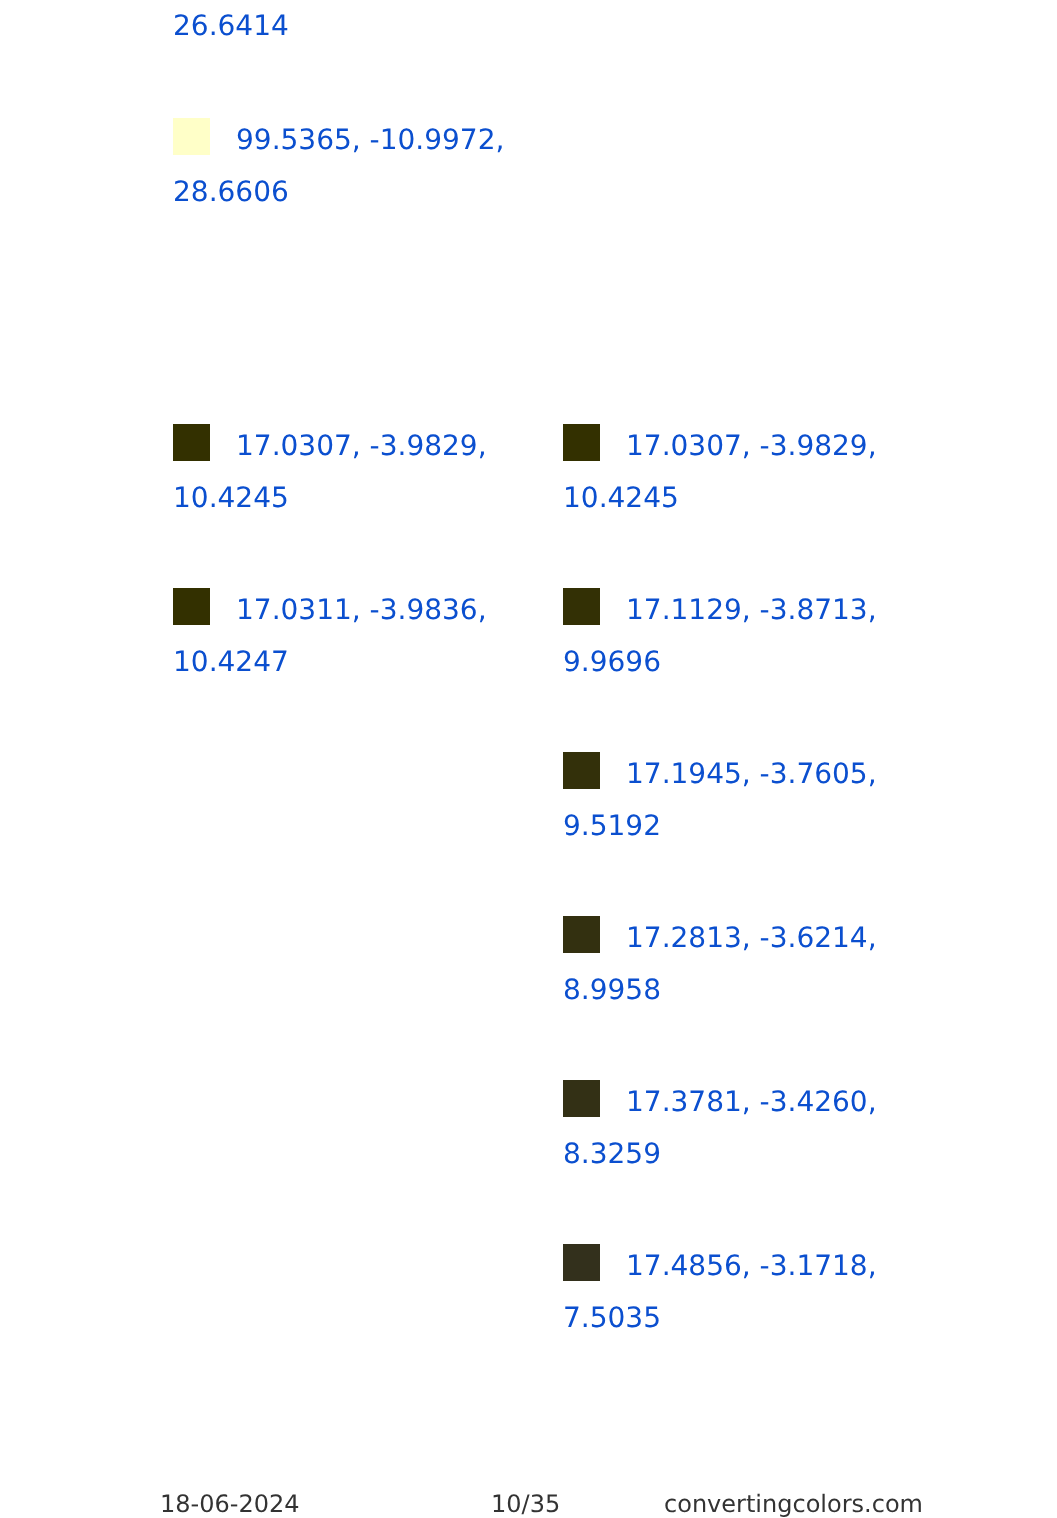26.6414
99.5365, -10.9972, 28.6606
17.0307, -3.9829, 10.4245
17.0307, -3.9829, 10.4245
17.0311, -3.9836, 10.4247
17.1129, -3.8713, 9.9696
17.1945, -3.7605, 9.5192
17.2813, -3.6214, 8.9958
17.3781, -3.4260, 8.3259
17.4856, -3.1718, 7.5035
18-06-2024 10/35 convertingcolors.com